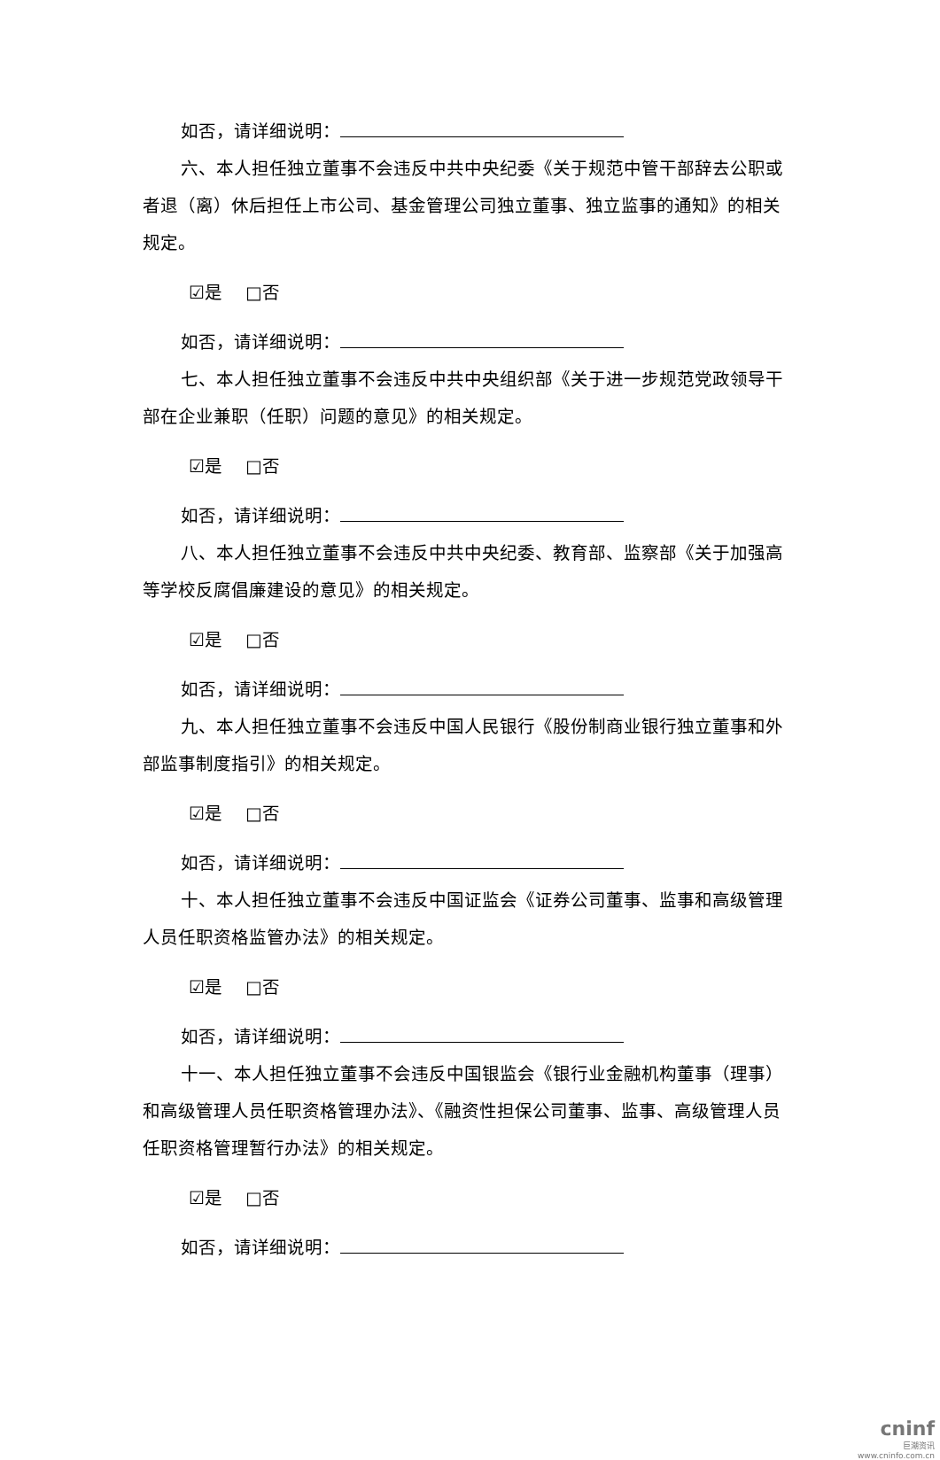如否，请详细说明：
六、本人担任独立董事不会违反中共中央纪委《关于规范中管干部辞去公职或者退（离）休后担任上市公司、基金管理公司独立董事、独立监事的通知》的相关规定。
☑是　 □否
如否，请详细说明：
七、本人担任独立董事不会违反中共中央组织部《关于进一步规范党政领导干部在企业兼职（任职）问题的意见》的相关规定。
☑是　 □否
如否，请详细说明：
八、本人担任独立董事不会违反中共中央纪委、教育部、监察部《关于加强高等学校反腐倡廉建设的意见》的相关规定。
☑是　 □否
如否，请详细说明：
九、本人担任独立董事不会违反中国人民银行《股份制商业银行独立董事和外部监事制度指引》的相关规定。
☑是　 □否
如否，请详细说明：
十、本人担任独立董事不会违反中国证监会《证券公司董事、监事和高级管理人员任职资格监管办法》的相关规定。
☑是　 □否
如否，请详细说明：
十一、本人担任独立董事不会违反中国银监会《银行业金融机构董事（理事）和高级管理人员任职资格管理办法》、《融资性担保公司董事、监事、高级管理人员任职资格管理暂行办法》的相关规定。
☑是　 □否
如否，请详细说明：
cninf
巨潮资讯
www.cninfo.com.cn